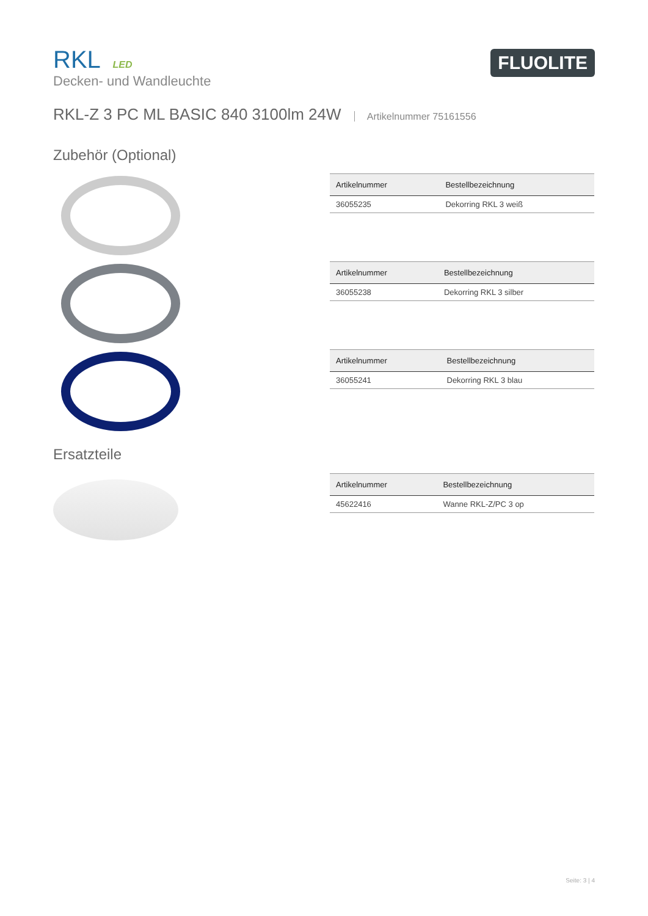RKL LED
Decken- und Wandleuchte
FLUOLITE
RKL-Z 3 PC ML BASIC 840 3100lm 24W Artikelnummer 75161556
Zubehör (Optional)
| Artikelnummer | Bestellbezeichnung |
| --- | --- |
| 36055235 | Dekorring RKL 3 weiß |
| Artikelnummer | Bestellbezeichnung |
| --- | --- |
| 36055238 | Dekorring RKL 3 silber |
| Artikelnummer | Bestellbezeichnung |
| --- | --- |
| 36055241 | Dekorring RKL 3 blau |
Ersatzteile
| Artikelnummer | Bestellbezeichnung |
| --- | --- |
| 45622416 | Wanne RKL-Z/PC 3 op |
Seite: 3 | 4